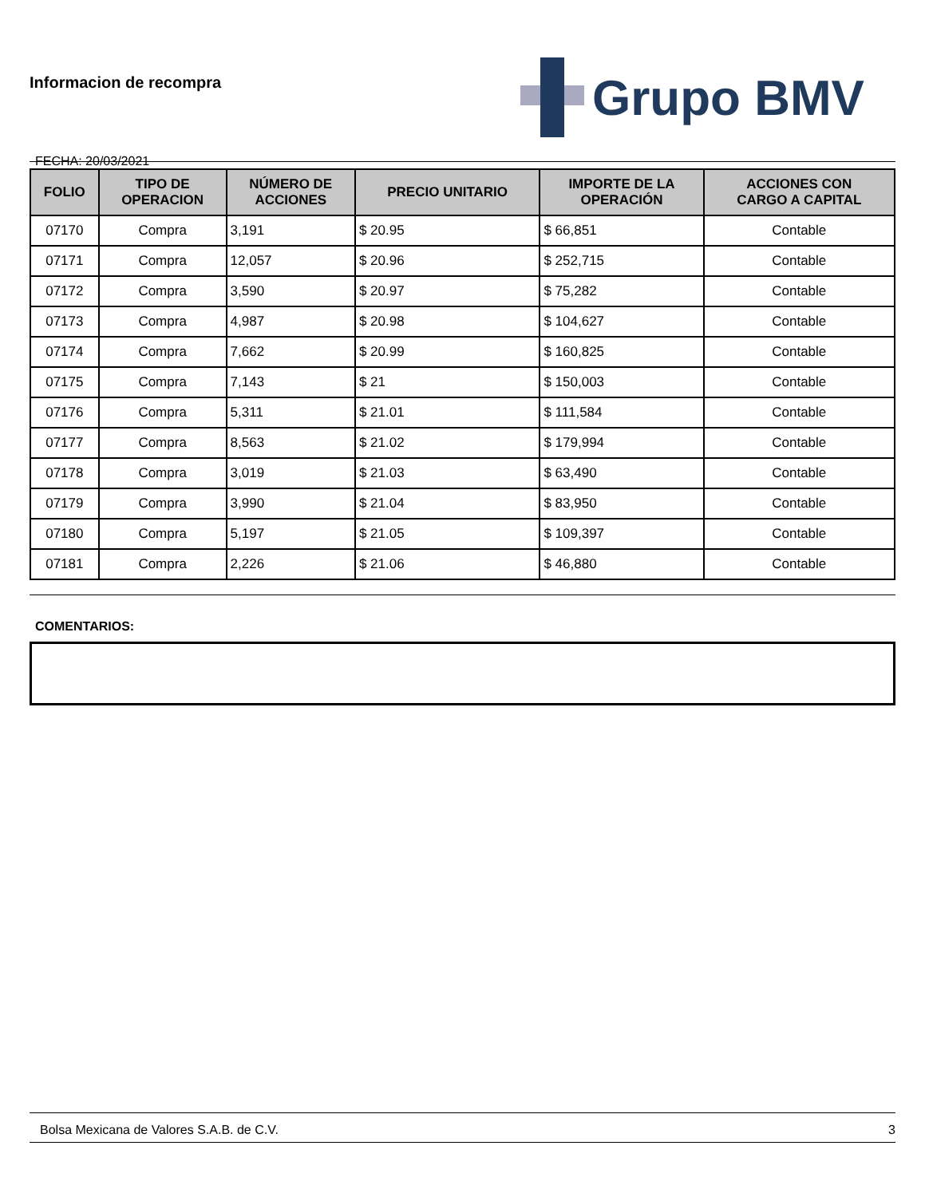Informacion de recompra
FECHA: 20/03/2021
Grupo BMV
| FOLIO | TIPO DE OPERACION | NÚMERO DE ACCIONES | PRECIO UNITARIO | IMPORTE DE LA OPERACIÓN | ACCIONES CON CARGO A CAPITAL |
| --- | --- | --- | --- | --- | --- |
| 07170 | Compra | 3,191 | $ 20.95 | $ 66,851 | Contable |
| 07171 | Compra | 12,057 | $ 20.96 | $ 252,715 | Contable |
| 07172 | Compra | 3,590 | $ 20.97 | $ 75,282 | Contable |
| 07173 | Compra | 4,987 | $ 20.98 | $ 104,627 | Contable |
| 07174 | Compra | 7,662 | $ 20.99 | $ 160,825 | Contable |
| 07175 | Compra | 7,143 | $ 21 | $ 150,003 | Contable |
| 07176 | Compra | 5,311 | $ 21.01 | $ 111,584 | Contable |
| 07177 | Compra | 8,563 | $ 21.02 | $ 179,994 | Contable |
| 07178 | Compra | 3,019 | $ 21.03 | $ 63,490 | Contable |
| 07179 | Compra | 3,990 | $ 21.04 | $ 83,950 | Contable |
| 07180 | Compra | 5,197 | $ 21.05 | $ 109,397 | Contable |
| 07181 | Compra | 2,226 | $ 21.06 | $ 46,880 | Contable |
COMENTARIOS:
Bolsa Mexicana de Valores S.A.B. de C.V. 3